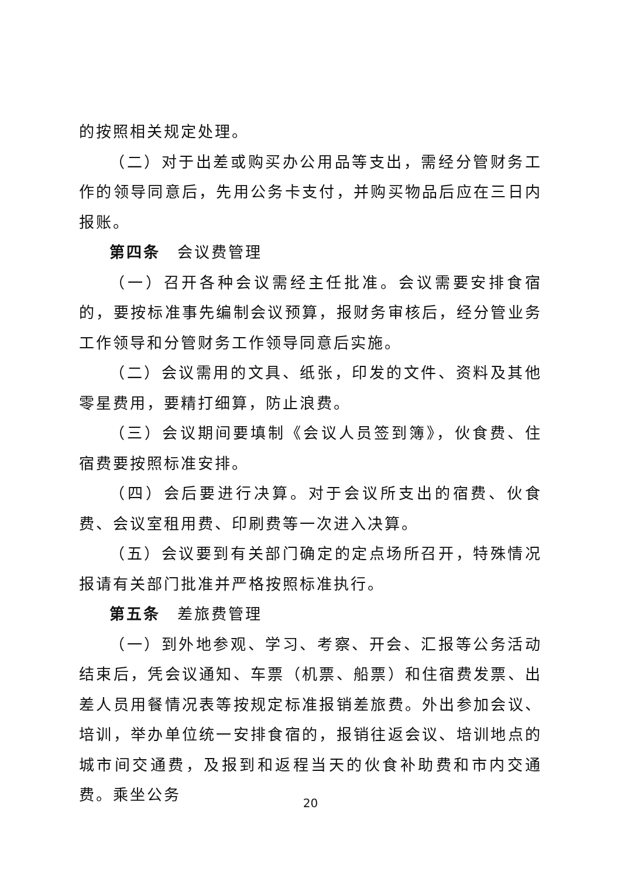的按照相关规定处理。
（二）对于出差或购买办公用品等支出，需经分管财务工作的领导同意后，先用公务卡支付，并购买物品后应在三日内报账。
第四条　会议费管理
（一）召开各种会议需经主任批准。会议需要安排食宿的，要按标准事先编制会议预算，报财务审核后，经分管业务工作领导和分管财务工作领导同意后实施。
（二）会议需用的文具、纸张，印发的文件、资料及其他零星费用，要精打细算，防止浪费。
（三）会议期间要填制《会议人员签到簿》，伙食费、住宿费要按照标准安排。
（四）会后要进行决算。对于会议所支出的宿费、伙食费、会议室租用费、印刷费等一次进入决算。
（五）会议要到有关部门确定的定点场所召开，特殊情况报请有关部门批准并严格按照标准执行。
第五条　差旅费管理
（一）到外地参观、学习、考察、开会、汇报等公务活动结束后，凭会议通知、车票（机票、船票）和住宿费发票、出差人员用餐情况表等按规定标准报销差旅费。外出参加会议、培训，举办单位统一安排食宿的，报销往返会议、培训地点的城市间交通费，及报到和返程当天的伙食补助费和市内交通费。乘坐公务
20